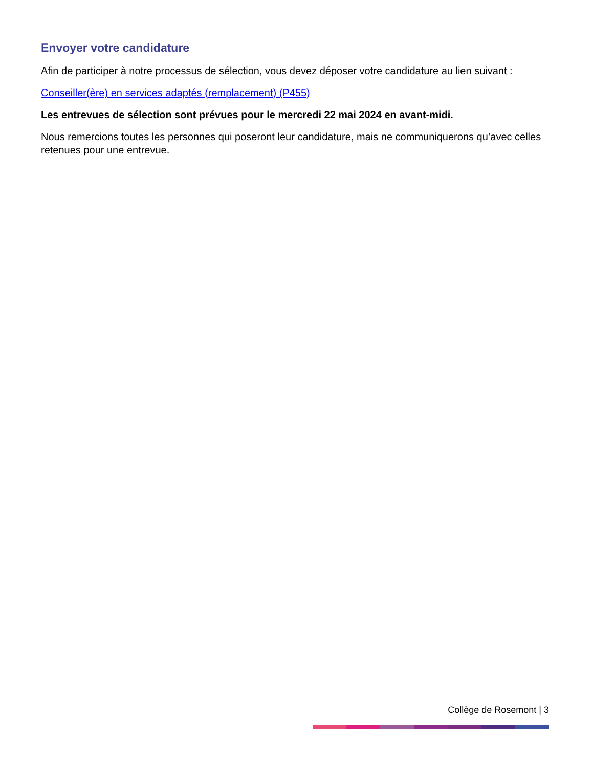Envoyer votre candidature
Afin de participer à notre processus de sélection, vous devez déposer votre candidature au lien suivant :
Conseiller(ère) en services adaptés (remplacement) (P455)
Les entrevues de sélection sont prévues pour le mercredi 22 mai 2024 en avant-midi.
Nous remercions toutes les personnes qui poseront leur candidature, mais ne communiquerons qu’avec celles retenues pour une entrevue.
Collège de Rosemont | 3